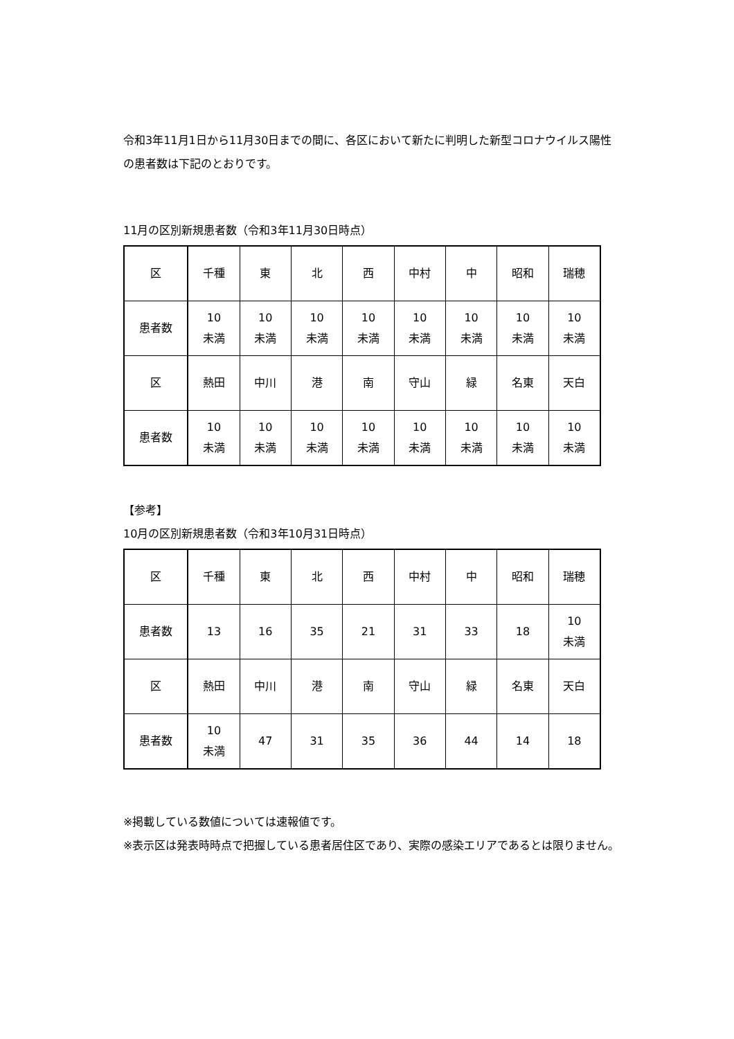令和3年11月1日から11月30日までの間に、各区において新たに判明した新型コロナウイルス陽性の患者数は下記のとおりです。
11月の区別新規患者数（令和3年11月30日時点）
| 区 | 千種 | 東 | 北 | 西 | 中村 | 中 | 昭和 | 瑞穂 |
| 患者数 | 10 未満 | 10 未満 | 10 未満 | 10 未満 | 10 未満 | 10 未満 | 10 未満 | 10 未満 |
| 区 | 熱田 | 中川 | 港 | 南 | 守山 | 緑 | 名東 | 天白 |
| 患者数 | 10 未満 | 10 未満 | 10 未満 | 10 未満 | 10 未満 | 10 未満 | 10 未満 | 10 未満 |
【参考】
10月の区別新規患者数（令和3年10月31日時点）
| 区 | 千種 | 東 | 北 | 西 | 中村 | 中 | 昭和 | 瑞穂 |
| 患者数 | 13 | 16 | 35 | 21 | 31 | 33 | 18 | 10 未満 |
| 区 | 熱田 | 中川 | 港 | 南 | 守山 | 緑 | 名東 | 天白 |
| 患者数 | 10 未満 | 47 | 31 | 35 | 36 | 44 | 14 | 18 |
※掲載している数値については速報値です。
※表示区は発表時時点で把握している患者居住区であり、実際の感染エリアであるとは限りません。